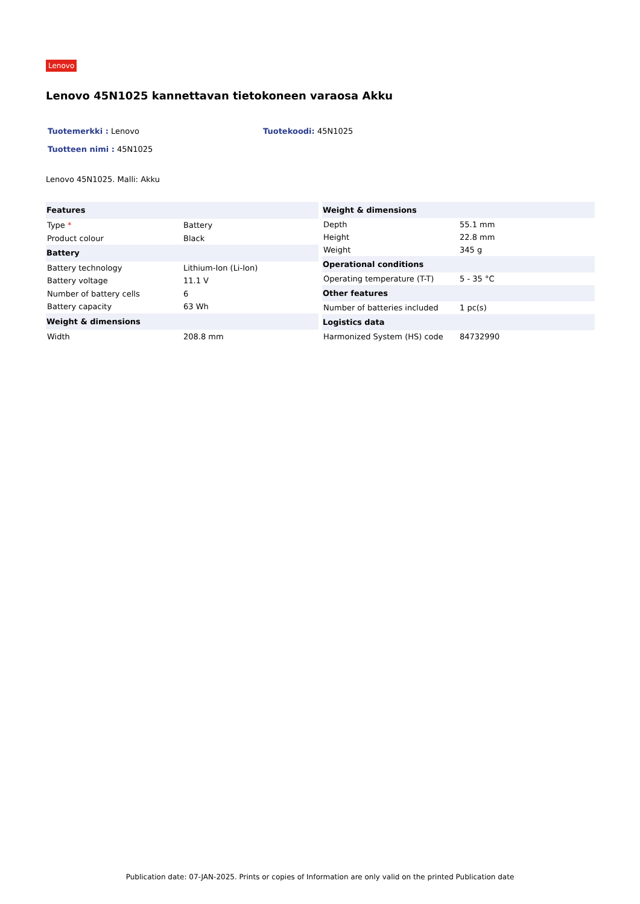Lenovo
Lenovo 45N1025 kannettavan tietokoneen varaosa Akku
Tuotemerkki : Lenovo Tuotekoodi: 45N1025
Tuotteen nimi : 45N1025
Lenovo 45N1025. Malli: Akku
| Features | |
| --- | --- |
| Type * | Battery |
| Product colour | Black |
| Battery | |
| Battery technology | Lithium-Ion (Li-Ion) |
| Battery voltage | 11.1 V |
| Number of battery cells | 6 |
| Battery capacity | 63 Wh |
| Weight & dimensions | |
| Width | 208.8 mm |
| Weight & dimensions | |
| --- | --- |
| Depth | 55.1 mm |
| Height | 22.8 mm |
| Weight | 345 g |
| Operational conditions | |
| Operating temperature (T-T) | 5 - 35 °C |
| Other features | |
| Number of batteries included | 1 pc(s) |
| Logistics data | |
| Harmonized System (HS) code | 84732990 |
Publication date: 07-JAN-2025. Prints or copies of Information are only valid on the printed Publication date